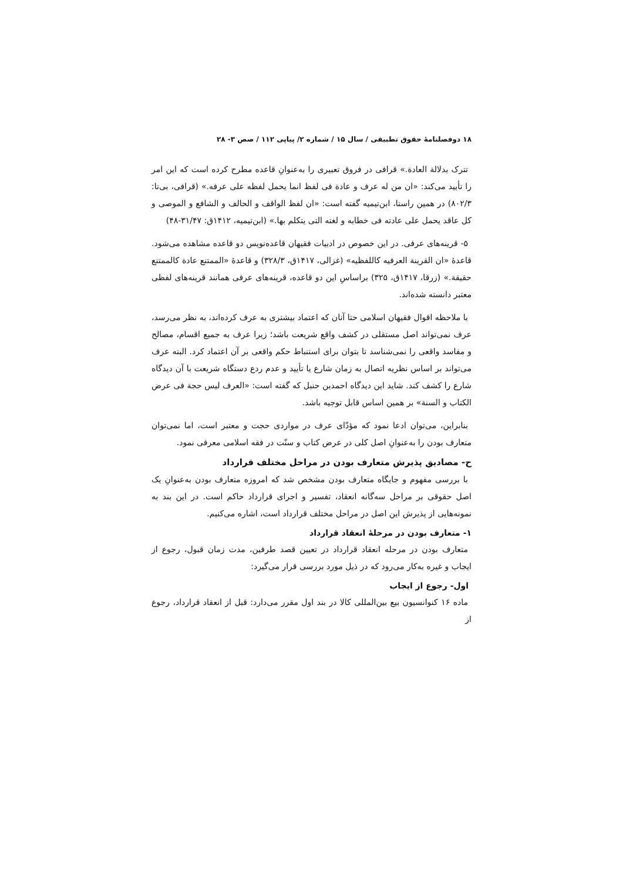۱۸ دوفصلنامهٔ حقوق تطبیقی / سال ۱۵ / شماره ۲/ پیاپی ۱۱۲ / صص ۳- ۲۸
تترک بدلالة العادة.» قرافی در فروق تعبیری را به‌عنوانِ قاعده مطرح کرده است که این امر را تأیید می‌کند: «ان من له عرف و عادة فی لفظ انما یحمل لفظه علی عرفه.» (قرافی، بی‌تا: ۸۰۲/۳) در همین راستا، ابن‌تیمیه گفته است: «ان لفظ الواقف و الحالف و الشافع و الموصی و کل عاقد یحمل علی عادته فی خطابه و لغته التی یتکلم بها.» (ابن‌تیمیه، ۱۴۱۲ق: ۳۱/۴۷-۴۸)
۵- قرینه‌های عرفی. در این خصوص در ادبیات فقیهان قاعده‌نویس دو قاعده مشاهده می‌شود. قاعدهٔ «ان القرینة العرفیه کاللفظیه» (غزالی، ۱۴۱۷ق، ۳۲۸/۳) و قاعدهٔ «الممتنع عادة کالممتنع حقیقة.» (زرقا، ۱۴۱۷ق، ۳۲۵) براساسِ این دو قاعده، قرینه‌های عرفی همانند قرینه‌های لفظی معتبر دانسته شده‌اند.
با ملاحظه اقوال فقیهان اسلامی حتا آنان که اعتماد بیشتری به عرف کرده‌اند، به نظر می‌رسد، عرف نمی‌تواند اصل مستقلی در کشف واقع شریعت باشد؛ زیرا عرف به جمیع اقسام، مصالح و مفاسد واقعی را نمی‌شناسد تا بتوان برای استنباط حکم واقعی بر آن اعتماد کرد. البته عرف می‌تواند بر اساس نظریه اتصال به زمان شارع یا تأیید و عدم ردع دستگاه شریعت با آن دیدگاه شارع را کشف کند. شاید این دیدگاه احمدبن حنبل که گفته است: «العرف لیس حجة فی عرض الکتاب و السنة» بر همین اساس قابل توجیه باشد.
بنابراین، می‌توان ادعا نمود که مؤدّای عرف در مواردی حجت و معتبر است، اما نمی‌توان متعارف بودن را به‌عنوانِ اصل کلی در عرض کتاب و سنّت در فقه اسلامی معرفی نمود.
ح- مصادیق پذیرش متعارف بودن در مراحل مختلف قرارداد
با بررسی مفهوم و جایگاه متعارف بودن مشخص شد که امروزه متعارف بودن به‌عنوانِ یک اصل حقوقی بر مراحل سه‌گانه انعقاد، تفسیر و اجرای قرارداد حاکم است. در این بند به نمونه‌هایی از پذیرش این اصل در مراحل مختلف قرارداد است، اشاره می‌کنیم.
۱- متعارف بودن در مرحلهٔ انعقاد قرارداد
متعارف بودن در مرحله انعقاد قرارداد در تعیین قصد طرفین، مدت زمان قبول، رجوع از ایجاب و غیره به‌کار می‌رود که در ذیل مورد بررسی قرار می‌گیرد:
اول- رجوع از ایجاب
ماده ۱۶ کنوانسیون بیع بین‌المللی کالا در بند اول مقرر می‌دارد: قبل از انعقاد قرارداد، رجوع از